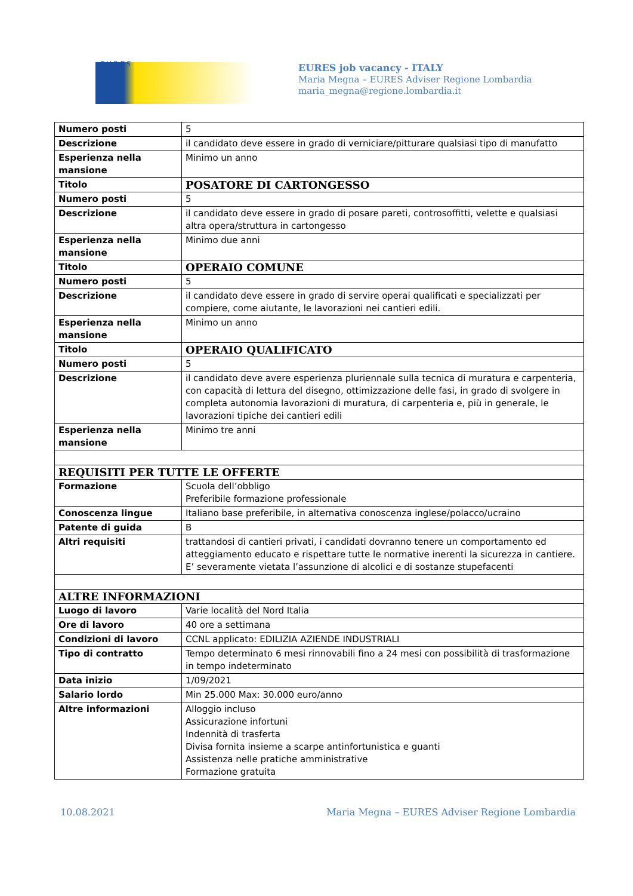EURES
EURES job vacancy - ITALY
Maria Megna – EURES Adviser Regione Lombardia
maria_megna@regione.lombardia.it
| Numero posti | 5 |
| Descrizione | il candidato deve essere in grado di verniciare/pitturare qualsiasi tipo di manufatto |
| Esperienza nella mansione | Minimo un anno |
| Titolo | POSATORE DI CARTONGESSO |
| Numero posti | 5 |
| Descrizione | il candidato deve essere in grado di posare pareti, controsoffitti, velette e qualsiasi altra opera/struttura in cartongesso |
| Esperienza nella mansione | Minimo due anni |
| Titolo | OPERAIO COMUNE |
| Numero posti | 5 |
| Descrizione | il candidato deve essere in grado di servire operai qualificati e specializzati per compiere, come aiutante, le lavorazioni nei cantieri edili. |
| Esperienza nella mansione | Minimo un anno |
| Titolo | OPERAIO QUALIFICATO |
| Numero posti | 5 |
| Descrizione | il candidato deve avere esperienza pluriennale sulla tecnica di muratura e carpenteria, con capacità di lettura del disegno, ottimizzazione delle fasi, in grado di svolgere in completa autonomia lavorazioni di muratura, di carpenteria e, più in generale, le lavorazioni tipiche dei cantieri edili |
| Esperienza nella mansione | Minimo tre anni |
| REQUISITI PER TUTTE LE OFFERTE | |
| Formazione | Scuola dell’obbligo Preferibile formazione professionale |
| Conoscenza lingue | Italiano base preferibile, in alternativa conoscenza inglese/polacco/ucraino |
| Patente di guida | B |
| Altri requisiti | trattandosi di cantieri privati, i candidati dovranno tenere un comportamento ed atteggiamento educato e rispettare tutte le normative inerenti la sicurezza in cantiere. E’ severamente vietata l’assunzione di alcolici e di sostanze stupefacenti |
| ALTRE INFORMAZIONI | |
| Luogo di lavoro | Varie località del Nord Italia |
| Ore di lavoro | 40 ore a settimana |
| Condizioni di lavoro | CCNL applicato: EDILIZIA AZIENDE INDUSTRIALI |
| Tipo di contratto | Tempo determinato 6 mesi rinnovabili fino a 24 mesi con possibilità di trasformazione in tempo indeterminato |
| Data inizio | 1/09/2021 |
| Salario lordo | Min 25.000 Max: 30.000 euro/anno |
| Altre informazioni | Alloggio incluso Assicurazione infortuni Indennità di trasferta Divisa fornita insieme a scarpe antinfortunistica e guanti Assistenza nelle pratiche amministrative Formazione gratuita |
10.08.2021 Maria Megna – EURES Adviser Regione Lombardia